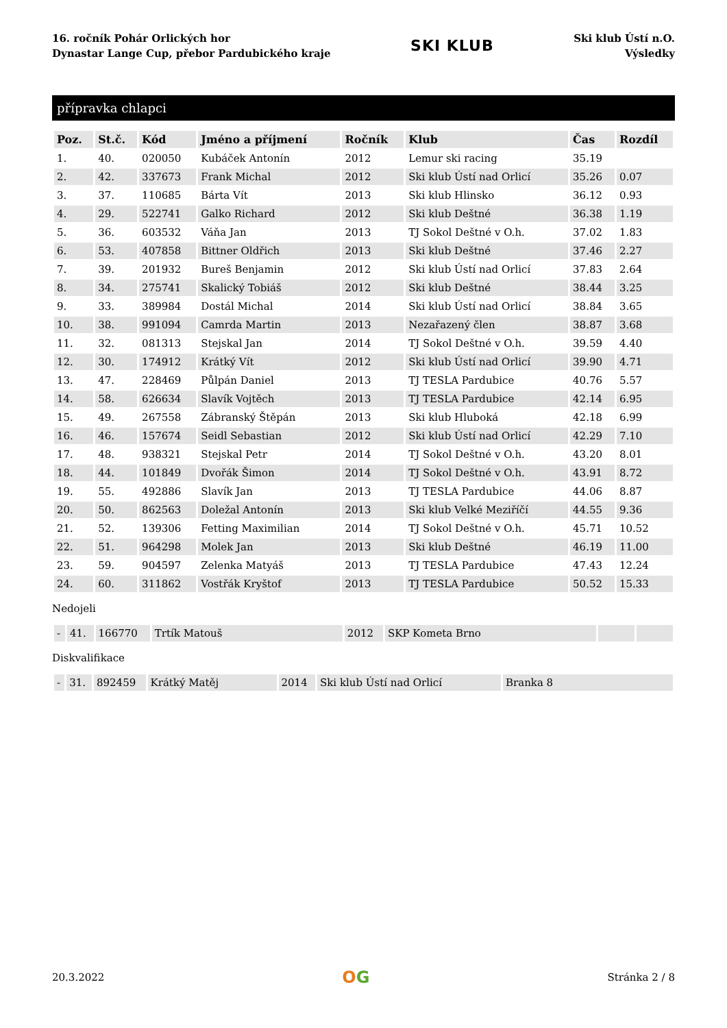16. ročník Pohár Orlických hor
Dynastar Lange Cup, přebor Pardubického kraje
SKI KLUB
Ski klub Ústí n.O.
Výsledky
přípravka chlapci
| Poz. | St.č. | Kód | Jméno a příjmení | Ročník | Klub | Čas | Rozdíl |
| --- | --- | --- | --- | --- | --- | --- | --- |
| 1. | 40. | 020050 | Kubáček Antonín | 2012 | Lemur ski racing | 35.19 | |
| 2. | 42. | 337673 | Frank Michal | 2012 | Ski klub Ústí nad Orlicí | 35.26 | 0.07 |
| 3. | 37. | 110685 | Bárta Vít | 2013 | Ski klub Hlinsko | 36.12 | 0.93 |
| 4. | 29. | 522741 | Galko Richard | 2012 | Ski klub Deštné | 36.38 | 1.19 |
| 5. | 36. | 603532 | Váňa Jan | 2013 | TJ Sokol Deštné v O.h. | 37.02 | 1.83 |
| 6. | 53. | 407858 | Bittner Oldřich | 2013 | Ski klub Deštné | 37.46 | 2.27 |
| 7. | 39. | 201932 | Bureš Benjamin | 2012 | Ski klub Ústí nad Orlicí | 37.83 | 2.64 |
| 8. | 34. | 275741 | Skalický Tobiáš | 2012 | Ski klub Deštné | 38.44 | 3.25 |
| 9. | 33. | 389984 | Dostál Michal | 2014 | Ski klub Ústí nad Orlicí | 38.84 | 3.65 |
| 10. | 38. | 991094 | Camrda Martin | 2013 | Nezařazený člen | 38.87 | 3.68 |
| 11. | 32. | 081313 | Stejskal Jan | 2014 | TJ Sokol Deštné v O.h. | 39.59 | 4.40 |
| 12. | 30. | 174912 | Krátký Vít | 2012 | Ski klub Ústí nad Orlicí | 39.90 | 4.71 |
| 13. | 47. | 228469 | Půlpán Daniel | 2013 | TJ TESLA Pardubice | 40.76 | 5.57 |
| 14. | 58. | 626634 | Slavík Vojtěch | 2013 | TJ TESLA Pardubice | 42.14 | 6.95 |
| 15. | 49. | 267558 | Zábranský Štěpán | 2013 | Ski klub Hluboká | 42.18 | 6.99 |
| 16. | 46. | 157674 | Seidl Sebastian | 2012 | Ski klub Ústí nad Orlicí | 42.29 | 7.10 |
| 17. | 48. | 938321 | Stejskal Petr | 2014 | TJ Sokol Deštné v O.h. | 43.20 | 8.01 |
| 18. | 44. | 101849 | Dvořák Šimon | 2014 | TJ Sokol Deštné v O.h. | 43.91 | 8.72 |
| 19. | 55. | 492886 | Slavík Jan | 2013 | TJ TESLA Pardubice | 44.06 | 8.87 |
| 20. | 50. | 862563 | Doležal Antonín | 2013 | Ski klub Velké Meziříčí | 44.55 | 9.36 |
| 21. | 52. | 139306 | Fetting Maximilian | 2014 | TJ Sokol Deštné v O.h. | 45.71 | 10.52 |
| 22. | 51. | 964298 | Molek Jan | 2013 | Ski klub Deštné | 46.19 | 11.00 |
| 23. | 59. | 904597 | Zelenka Matyáš | 2013 | TJ TESLA Pardubice | 47.43 | 12.24 |
| 24. | 60. | 311862 | Vostřák Kryštof | 2013 | TJ TESLA Pardubice | 50.52 | 15.33 |
Nedojeli
| - | 41. | 166770 | Trtík Matouš | 2012 | SKP Kometa Brno | | |
Diskvalifikace
| - | 31. | 892459 | Krátký Matěj | 2014 | Ski klub Ústí nad Orlicí | Branka 8 |
20.3.2022
OG
Stránka 2 / 8